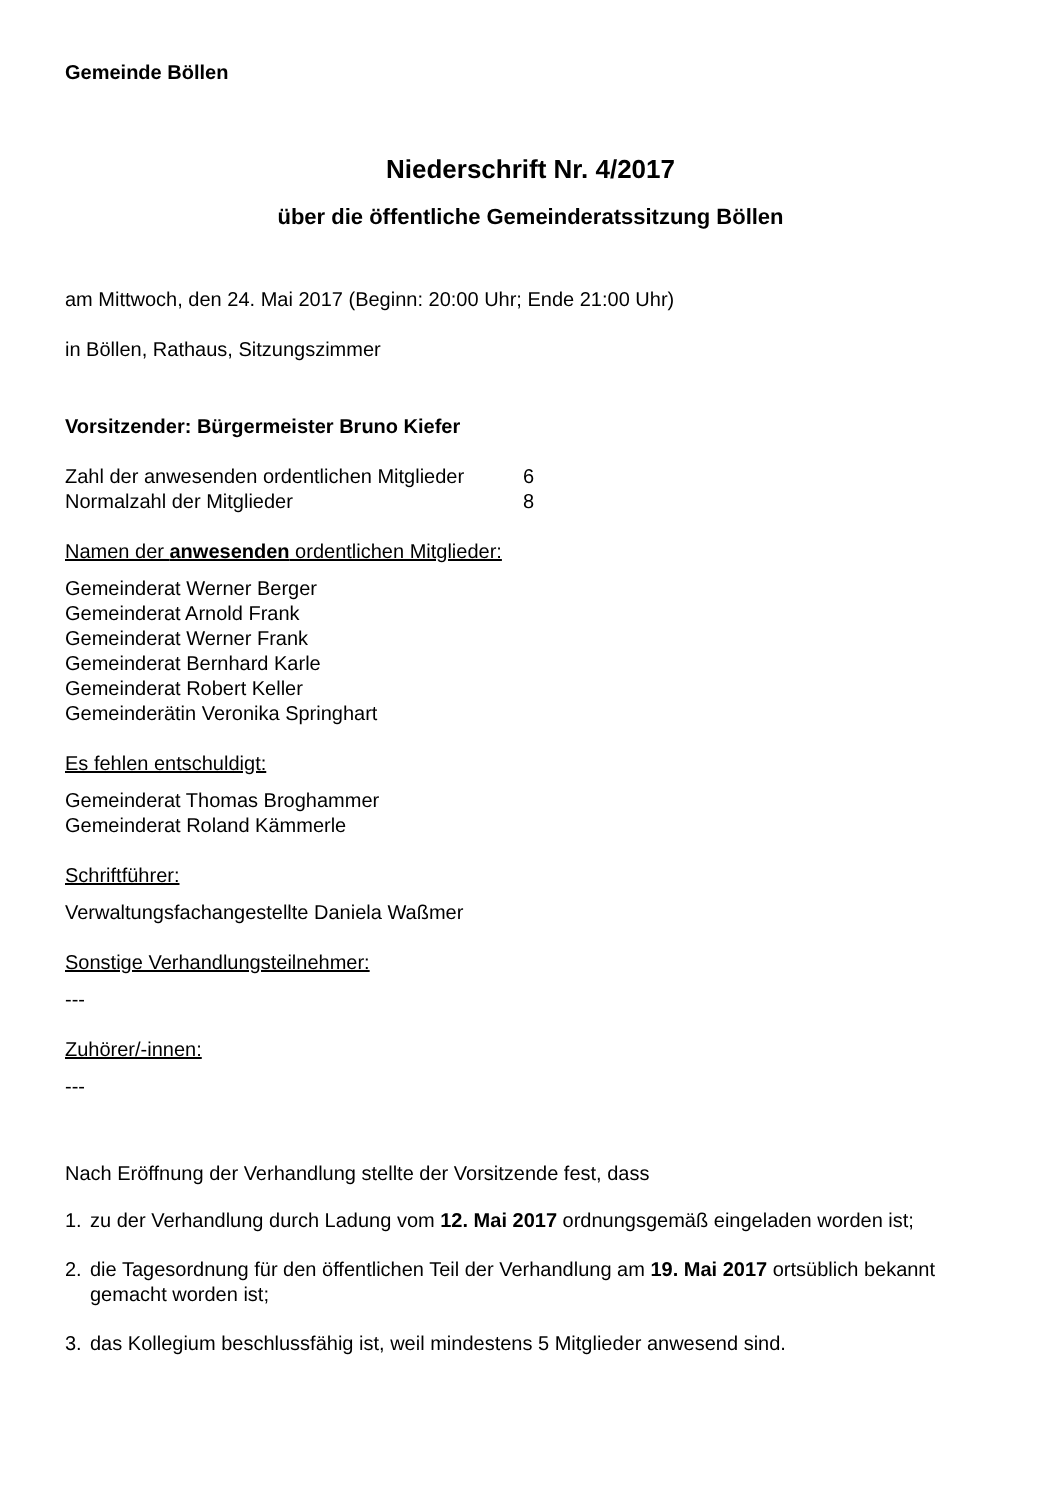Gemeinde Böllen
Niederschrift Nr. 4/2017
über die öffentliche Gemeinderatssitzung Böllen
am Mittwoch, den 24. Mai 2017 (Beginn: 20:00 Uhr; Ende 21:00 Uhr)
in Böllen, Rathaus, Sitzungszimmer
Vorsitzender: Bürgermeister Bruno Kiefer
| Zahl der anwesenden ordentlichen Mitglieder | 6 |
| Normalzahl der Mitglieder | 8 |
Namen der anwesenden ordentlichen Mitglieder:
Gemeinderat Werner Berger
Gemeinderat Arnold Frank
Gemeinderat Werner Frank
Gemeinderat Bernhard Karle
Gemeinderat Robert Keller
Gemeinderätin Veronika Springhart
Es fehlen entschuldigt:
Gemeinderat Thomas Broghammer
Gemeinderat Roland Kämmerle
Schriftführer:
Verwaltungsfachangestellte Daniela Waßmer
Sonstige Verhandlungsteilnehmer:
---
Zuhörer/-innen:
---
Nach Eröffnung der Verhandlung stellte der Vorsitzende fest, dass
1. zu der Verhandlung durch Ladung vom 12. Mai 2017 ordnungsgemäß eingeladen worden ist;
2. die Tagesordnung für den öffentlichen Teil der Verhandlung am 19. Mai 2017 ortsüblich bekannt gemacht worden ist;
3. das Kollegium beschlussfähig ist, weil mindestens 5 Mitglieder anwesend sind.